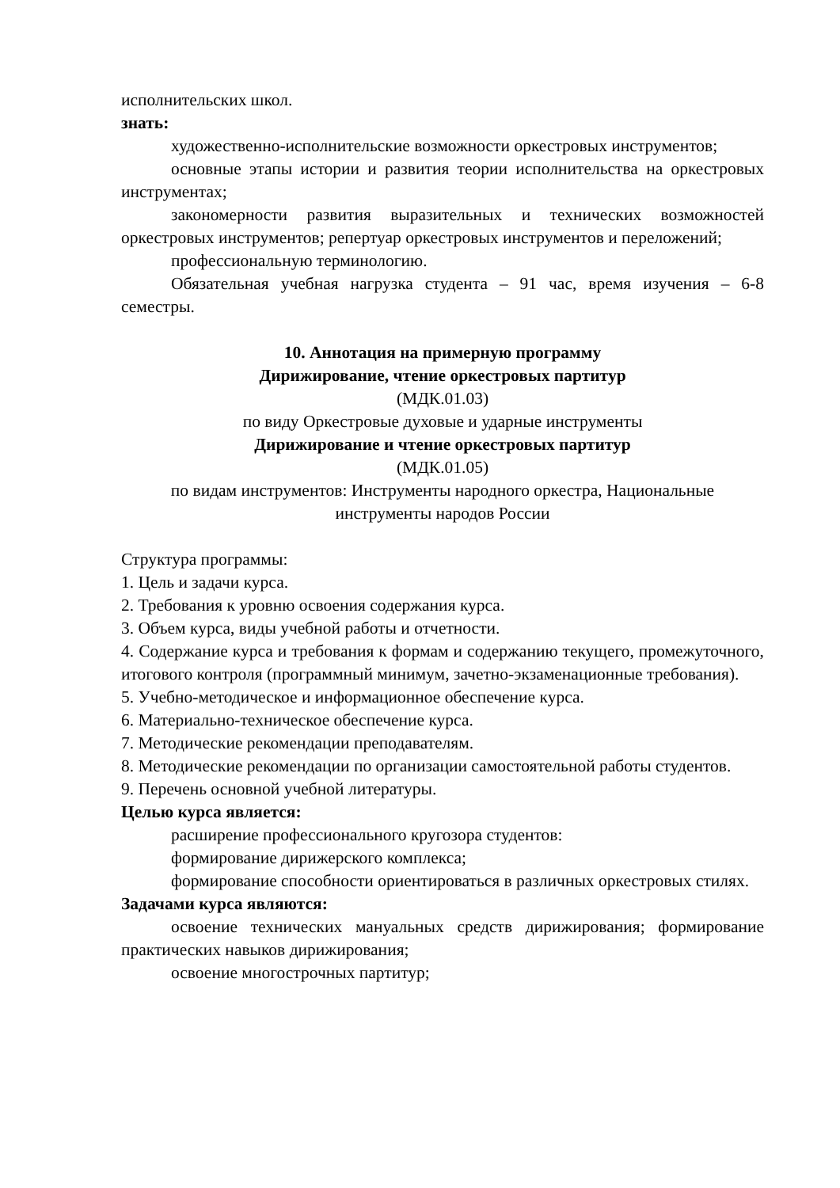исполнительских школ.
знать:
художественно-исполнительские возможности оркестровых инструментов;
основные этапы истории и развития теории исполнительства на оркестровых инструментах;
закономерности развития выразительных и технических возможностей оркестровых инструментов; репертуар оркестровых инструментов и переложений;
профессиональную терминологию.
Обязательная учебная нагрузка студента – 91 час, время изучения – 6-8 семестры.
10. Аннотация на примерную программу
Дирижирование, чтение оркестровых партитур
(МДК.01.03)
по виду Оркестровые духовые и ударные инструменты
Дирижирование и чтение оркестровых партитур
(МДК.01.05)
по видам инструментов: Инструменты народного оркестра, Национальные инструменты народов России
Структура программы:
1. Цель и задачи курса.
2. Требования к уровню освоения содержания курса.
3. Объем курса, виды учебной работы и отчетности.
4. Содержание курса и требования к формам и содержанию текущего, промежуточного, итогового контроля (программный минимум, зачетно-экзаменационные требования).
5. Учебно-методическое и информационное обеспечение курса.
6. Материально-техническое обеспечение курса.
7. Методические рекомендации преподавателям.
8. Методические рекомендации по организации самостоятельной работы студентов.
9. Перечень основной учебной литературы.
Целью курса является:
расширение профессионального кругозора студентов:
формирование дирижерского комплекса;
формирование способности ориентироваться в различных оркестровых стилях.
Задачами курса являются:
освоение технических мануальных средств дирижирования; формирование практических навыков дирижирования;
освоение многострочных партитур;